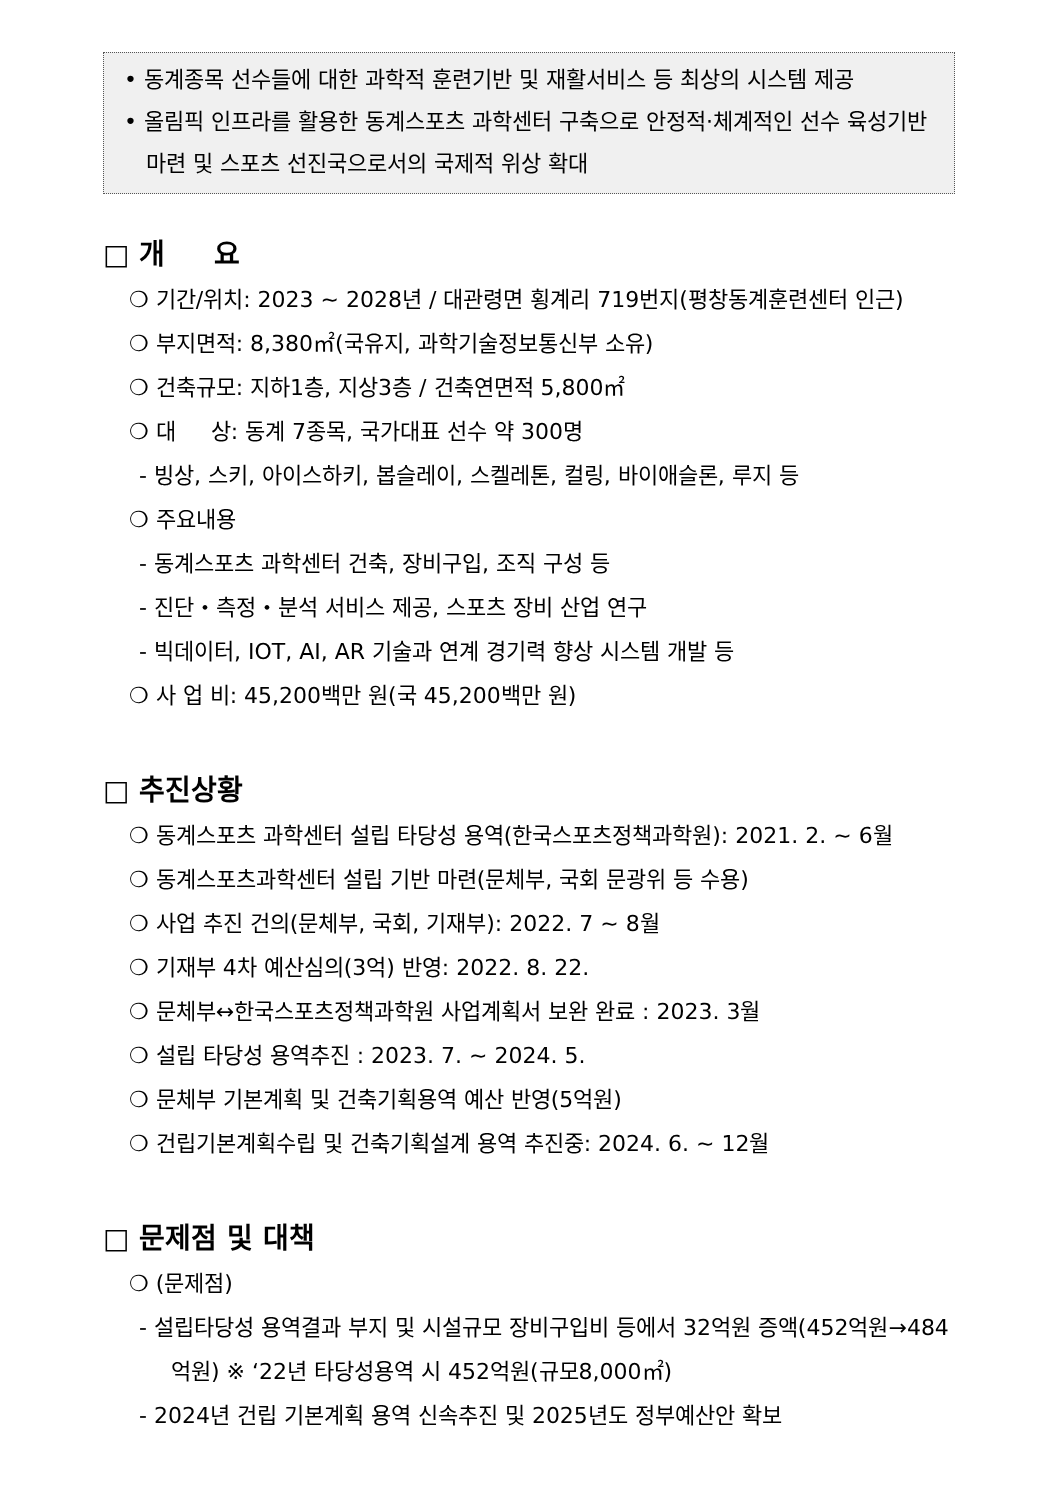• 동계종목 선수들에 대한 과학적 훈련기반 및 재활서비스 등 최상의 시스템 제공
• 올림픽 인프라를 활용한 동계스포츠 과학센터 구축으로 안정적·체계적인 선수 육성기반 마련 및 스포츠 선진국으로서의 국제적 위상 확대
□ 개 요
❍ 기간/위치: 2023 ~ 2028년 / 대관령면 횡계리 719번지(평창동계훈련센터 인근)
❍ 부지면적: 8,380㎡(국유지, 과학기술정보통신부 소유)
❍ 건축규모: 지하1층, 지상3층 / 건축연면적 5,800㎡
❍ 대 상: 동계 7종목, 국가대표 선수 약 300명
- 빙상, 스키, 아이스하키, 봅슬레이, 스켈레톤, 컬링, 바이애슬론, 루지 등
❍ 주요내용
- 동계스포츠 과학센터 건축, 장비구입, 조직 구성 등
- 진단・측정・분석 서비스 제공, 스포츠 장비 산업 연구
- 빅데이터, IOT, AI, AR 기술과 연계 경기력 향상 시스템 개발 등
❍ 사 업 비: 45,200백만 원(국 45,200백만 원)
□ 추진상황
❍ 동계스포츠 과학센터 설립 타당성 용역(한국스포츠정책과학원): 2021. 2. ~ 6월
❍ 동계스포츠과학센터 설립 기반 마련(문체부, 국회 문광위 등 수용)
❍ 사업 추진 건의(문체부, 국회, 기재부): 2022. 7 ~ 8월
❍ 기재부 4차 예산심의(3억) 반영: 2022. 8. 22.
❍ 문체부↔한국스포츠정책과학원 사업계획서 보완 완료 : 2023. 3월
❍ 설립 타당성 용역추진 : 2023. 7. ~ 2024. 5.
❍ 문체부 기본계획 및 건축기획용역 예산 반영(5억원)
❍ 건립기본계획수립 및 건축기획설계 용역 추진중: 2024. 6. ~ 12월
□ 문제점 및 대책
❍ (문제점)
- 설립타당성 용역결과 부지 및 시설규모 장비구입비 등에서 32억원 증액(452억원→484억원) ※ ‘22년 타당성용역 시 452억원(규모8,000㎡)
- 2024년 건립 기본계획 용역 신속추진 및 2025년도 정부예산안 확보